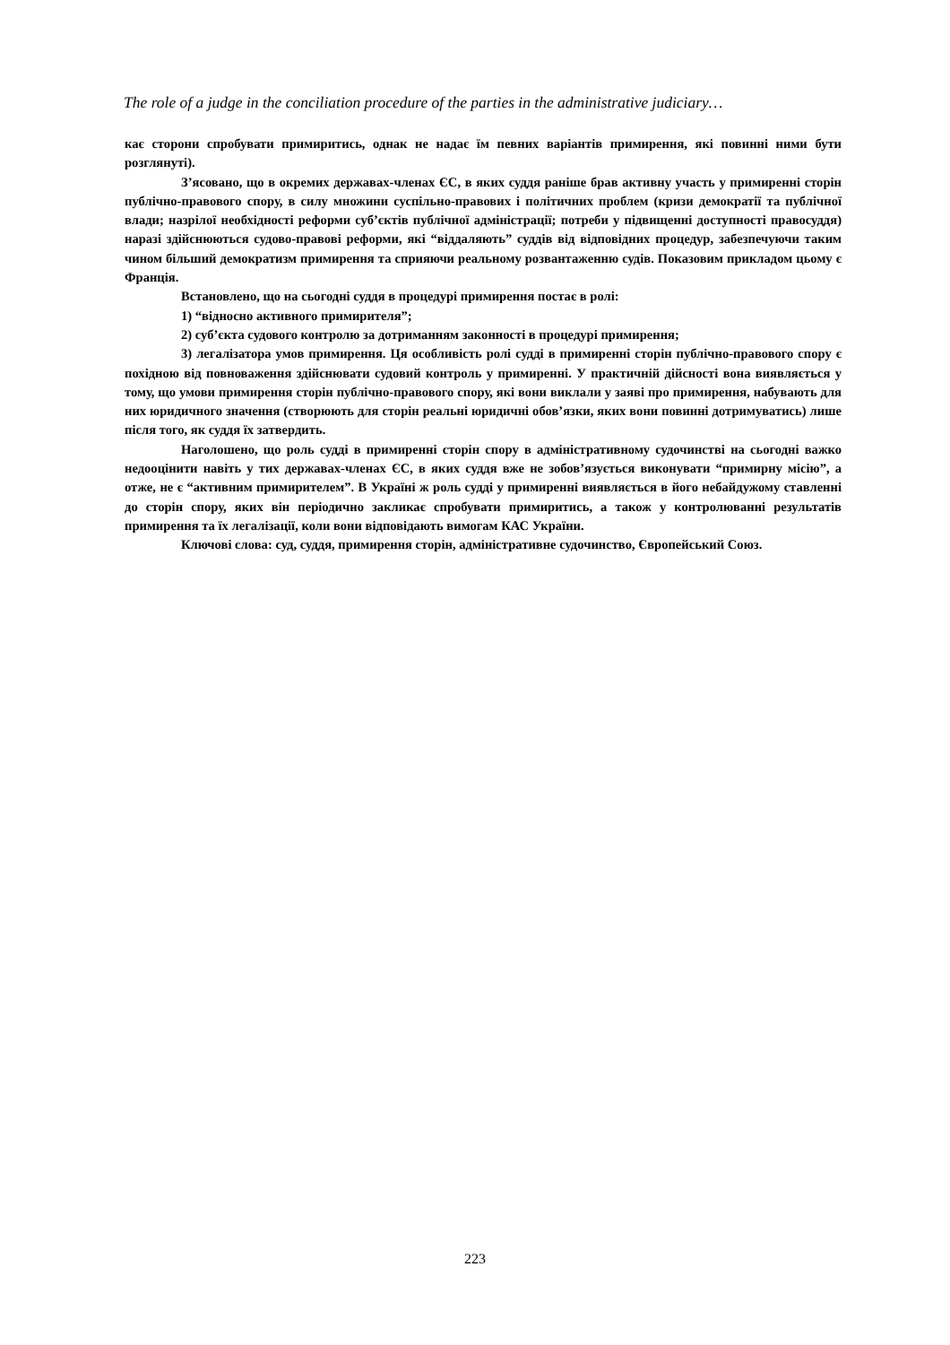The role of a judge in the conciliation procedure of the parties in the administrative judiciary…
кає сторони спробувати примиритись, однак не надає їм певних варіантів примирення, які повинні ними бути розглянуті).
З’ясовано, що в окремих державах-членах ЄС, в яких суддя раніше брав активну участь у примиренні сторін публічно-правового спору, в силу множини суспільно-правових і політичних проблем (кризи демократії та публічної влади; назрілої необхідності реформи суб’єктів публічної адміністрації; потреби у підвищенні доступності правосуддя) наразі здійснюються судово-правові реформи, які “віддаляють” суддів від відповідних процедур, забезпечуючи таким чином більший демократизм примирення та сприяючи реальному розвантаженню судів. Показовим прикладом цьому є Франція.
Встановлено, що на сьогодні суддя в процедурі примирення постає в ролі:
1) “відносно активного примирителя”;
2) суб’єкта судового контролю за дотриманням законності в процедурі примирення;
3) легалізатора умов примирення. Ця особливість ролі судді в примиренні сторін публічно-правового спору є похідною від повноваження здійснювати судовий контроль у примиренні. У практичній дійсності вона виявляється у тому, що умови примирення сторін публічно-правового спору, які вони виклали у заяві про примирення, набувають для них юридичного значення (створюють для сторін реальні юридичні обов’язки, яких вони повинні дотримуватись) лише після того, як суддя їх затвердить.
Наголошено, що роль судді в примиренні сторін спору в адміністративному судочинстві на сьогодні важко недооцінити навіть у тих державах-членах ЄС, в яких суддя вже не зобов’язується виконувати “примирну місію”, а отже, не є “активним примирителем”. В Україні ж роль судді у примиренні виявляється в його небайдужому ставленні до сторін спору, яких він періодично закликає спробувати примиритись, а також у контролюванні результатів примирення та їх легалізації, коли вони відповідають вимогам КАС України.
Ключові слова: суд, суддя, примирення сторін, адміністративне судочинство, Європейський Союз.
223